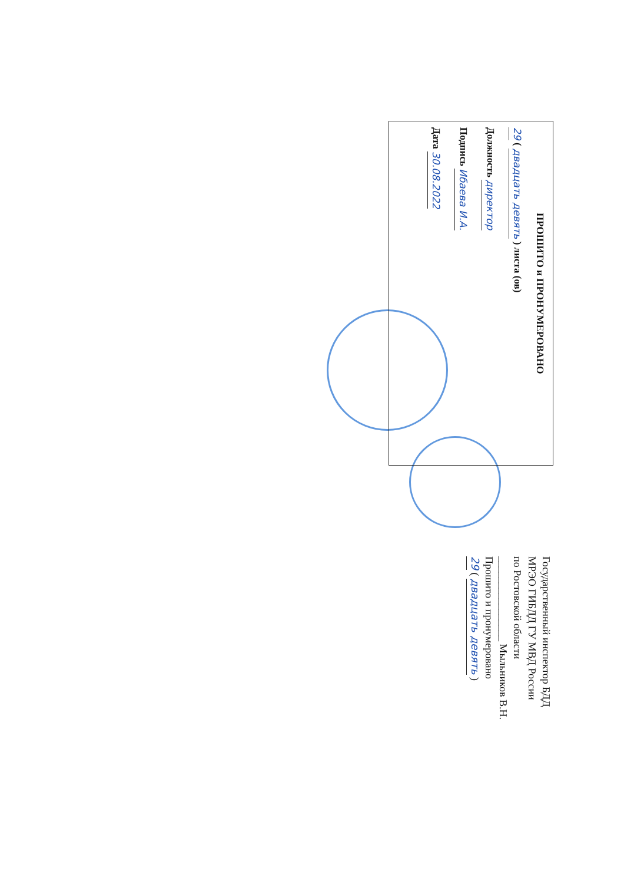ПРОШИТО и ПРОНУМЕРОВАНО
29 ( двадцать девять ) листа (ов)
Должность директор
Подпись Ибаева И.А.
Дата 30.08.2022
Государственный инспектор БДД
МРЭО ГИБДД ГУ МВД России
по Ростовской области
________________ Мыльников В.Н.
Прошито и пронумеровано
29 ( двадцать девять )